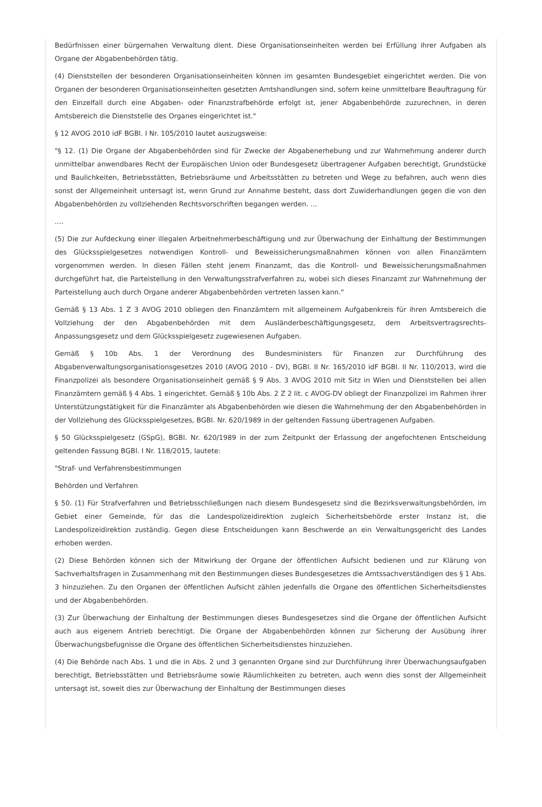Bedürfnissen einer bürgernahen Verwaltung dient. Diese Organisationseinheiten werden bei Erfüllung ihrer Aufgaben als Organe der Abgabenbehörden tätig.
(4) Dienststellen der besonderen Organisationseinheiten können im gesamten Bundesgebiet eingerichtet werden. Die von Organen der besonderen Organisationseinheiten gesetzten Amtshandlungen sind, sofern keine unmittelbare Beauftragung für den Einzelfall durch eine Abgaben- oder Finanzstrafbehörde erfolgt ist, jener Abgabenbehörde zuzurechnen, in deren Amtsbereich die Dienststelle des Organes eingerichtet ist."
§ 12 AVOG 2010 idF BGBl. I Nr. 105/2010 lautet auszugsweise:
"§ 12. (1) Die Organe der Abgabenbehörden sind für Zwecke der Abgabenerhebung und zur Wahrnehmung anderer durch unmittelbar anwendbares Recht der Europäischen Union oder Bundesgesetz übertragener Aufgaben berechtigt, Grundstücke und Baulichkeiten, Betriebsstätten, Betriebsräume und Arbeitsstätten zu betreten und Wege zu befahren, auch wenn dies sonst der Allgemeinheit untersagt ist, wenn Grund zur Annahme besteht, dass dort Zuwiderhandlungen gegen die von den Abgabenbehörden zu vollziehenden Rechtsvorschriften begangen werden. ...
....
(5) Die zur Aufdeckung einer illegalen Arbeitnehmerbeschäftigung und zur Überwachung der Einhaltung der Bestimmungen des Glücksspielgesetzes notwendigen Kontroll- und Beweissicherungsmaßnahmen können von allen Finanzämtern vorgenommen werden. In diesen Fällen steht jenem Finanzamt, das die Kontroll- und Beweissicherungsmaßnahmen durchgeführt hat, die Parteistellung in den Verwaltungsstrafverfahren zu, wobei sich dieses Finanzamt zur Wahrnehmung der Parteistellung auch durch Organe anderer Abgabenbehörden vertreten lassen kann."
Gemäß § 13 Abs. 1 Z 3 AVOG 2010 obliegen den Finanzämtern mit allgemeinem Aufgabenkreis für ihren Amtsbereich die Vollziehung der den Abgabenbehörden mit dem Ausländerbeschäftigungsgesetz, dem Arbeitsvertragsrechts-Anpassungsgesetz und dem Glücksspielgesetz zugewiesenen Aufgaben.
Gemäß § 10b Abs. 1 der Verordnung des Bundesministers für Finanzen zur Durchführung des Abgabenverwaltungsorganisationsgesetzes 2010 (AVOG 2010 - DV), BGBl. II Nr. 165/2010 idF BGBl. II Nr. 110/2013, wird die Finanzpolizei als besondere Organisationseinheit gemäß § 9 Abs. 3 AVOG 2010 mit Sitz in Wien und Dienststellen bei allen Finanzämtern gemäß § 4 Abs. 1 eingerichtet. Gemäß § 10b Abs. 2 Z 2 lit. c AVOG-DV obliegt der Finanzpolizei im Rahmen ihrer Unterstützungstätigkeit für die Finanzämter als Abgabenbehörden wie diesen die Wahrnehmung der den Abgabenbehörden in der Vollziehung des Glücksspielgesetzes, BGBl. Nr. 620/1989 in der geltenden Fassung übertragenen Aufgaben.
§ 50 Glücksspielgesetz (GSpG), BGBl. Nr. 620/1989 in der zum Zeitpunkt der Erlassung der angefochtenen Entscheidung geltenden Fassung BGBl. I Nr. 118/2015, lautete:
"Straf- und Verfahrensbestimmungen
Behörden und Verfahren
§ 50. (1) Für Strafverfahren und Betriebsschließungen nach diesem Bundesgesetz sind die Bezirksverwaltungsbehörden, im Gebiet einer Gemeinde, für das die Landespolizeidirektion zugleich Sicherheitsbehörde erster Instanz ist, die Landespolizeidirektion zuständig. Gegen diese Entscheidungen kann Beschwerde an ein Verwaltungsgericht des Landes erhoben werden.
(2) Diese Behörden können sich der Mitwirkung der Organe der öffentlichen Aufsicht bedienen und zur Klärung von Sachverhaltsfragen in Zusammenhang mit den Bestimmungen dieses Bundesgesetzes die Amtssachverständigen des § 1 Abs. 3 hinzuziehen. Zu den Organen der öffentlichen Aufsicht zählen jedenfalls die Organe des öffentlichen Sicherheitsdienstes und der Abgabenbehörden.
(3) Zur Überwachung der Einhaltung der Bestimmungen dieses Bundesgesetzes sind die Organe der öffentlichen Aufsicht auch aus eigenem Antrieb berechtigt. Die Organe der Abgabenbehörden können zur Sicherung der Ausübung ihrer Überwachungsbefugnisse die Organe des öffentlichen Sicherheitsdienstes hinzuziehen.
(4) Die Behörde nach Abs. 1 und die in Abs. 2 und 3 genannten Organe sind zur Durchführung ihrer Überwachungsaufgaben berechtigt, Betriebsstätten und Betriebsräume sowie Räumlichkeiten zu betreten, auch wenn dies sonst der Allgemeinheit untersagt ist, soweit dies zur Überwachung der Einhaltung der Bestimmungen dieses